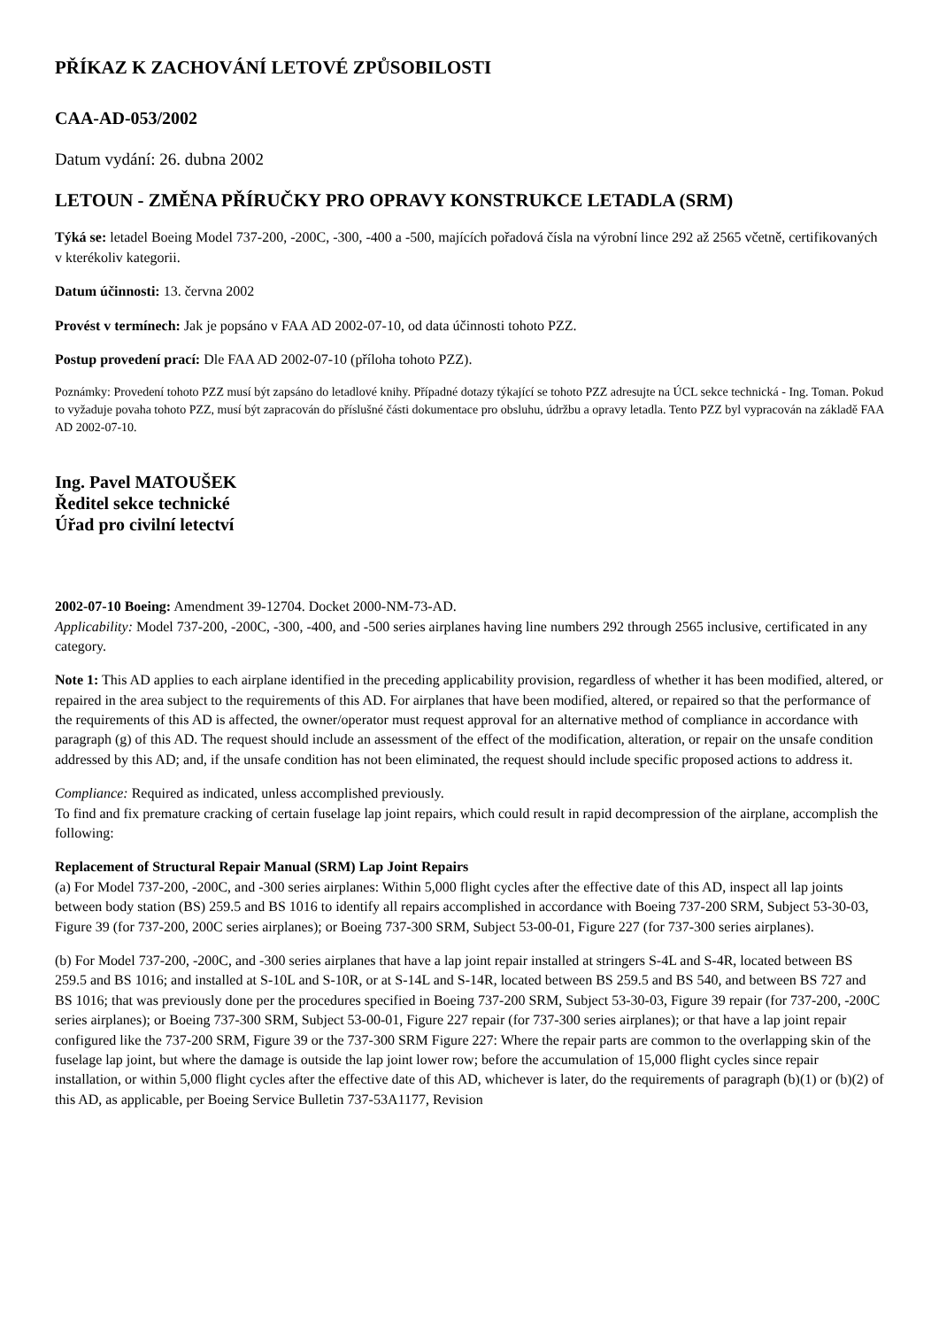PŘÍKAZ K ZACHOVÁNÍ LETOVÉ ZPŮSOBILOSTI
CAA-AD-053/2002
Datum vydání: 26. dubna 2002
LETOUN - ZMĚNA PŘÍRUČKY PRO OPRAVY KONSTRUKCE LETADLA (SRM)
Týká se: letadel Boeing Model 737-200, -200C, -300, -400 a -500, majících pořadová čísla na výrobní lince 292 až 2565 včetně, certifikovaných v kterékoliv kategorii.
Datum účinnosti: 13. června 2002
Provést v termínech: Jak je popsáno v FAA AD 2002-07-10, od data účinnosti tohoto PZZ.
Postup provedení prací: Dle FAA AD 2002-07-10 (příloha tohoto PZZ).
Poznámky: Provedení tohoto PZZ musí být zapsáno do letadlové knihy. Případné dotazy týkající se tohoto PZZ adresujte na ÚCL sekce technická - Ing. Toman. Pokud to vyžaduje povaha tohoto PZZ, musí být zapracován do příslušné části dokumentace pro obsluhu, údržbu a opravy letadla. Tento PZZ byl vypracován na základě FAA AD 2002-07-10.
Ing. Pavel MATOUŠEK
Ředitel sekce technické
Úřad pro civilní letectví
2002-07-10 Boeing: Amendment 39-12704. Docket 2000-NM-73-AD.
Applicability: Model 737-200, -200C, -300, -400, and -500 series airplanes having line numbers 292 through 2565 inclusive, certificated in any category.
Note 1: This AD applies to each airplane identified in the preceding applicability provision, regardless of whether it has been modified, altered, or repaired in the area subject to the requirements of this AD. For airplanes that have been modified, altered, or repaired so that the performance of the requirements of this AD is affected, the owner/operator must request approval for an alternative method of compliance in accordance with paragraph (g) of this AD. The request should include an assessment of the effect of the modification, alteration, or repair on the unsafe condition addressed by this AD; and, if the unsafe condition has not been eliminated, the request should include specific proposed actions to address it.
Compliance: Required as indicated, unless accomplished previously.
To find and fix premature cracking of certain fuselage lap joint repairs, which could result in rapid decompression of the airplane, accomplish the following:
Replacement of Structural Repair Manual (SRM) Lap Joint Repairs
(a) For Model 737-200, -200C, and -300 series airplanes: Within 5,000 flight cycles after the effective date of this AD, inspect all lap joints between body station (BS) 259.5 and BS 1016 to identify all repairs accomplished in accordance with Boeing 737-200 SRM, Subject 53-30-03, Figure 39 (for 737-200, 200C series airplanes); or Boeing 737-300 SRM, Subject 53-00-01, Figure 227 (for 737-300 series airplanes).
(b) For Model 737-200, -200C, and -300 series airplanes that have a lap joint repair installed at stringers S-4L and S-4R, located between BS 259.5 and BS 1016; and installed at S-10L and S-10R, or at S-14L and S-14R, located between BS 259.5 and BS 540, and between BS 727 and BS 1016; that was previously done per the procedures specified in Boeing 737-200 SRM, Subject 53-30-03, Figure 39 repair (for 737-200, -200C series airplanes); or Boeing 737-300 SRM, Subject 53-00-01, Figure 227 repair (for 737-300 series airplanes); or that have a lap joint repair configured like the 737-200 SRM, Figure 39 or the 737-300 SRM Figure 227: Where the repair parts are common to the overlapping skin of the fuselage lap joint, but where the damage is outside the lap joint lower row; before the accumulation of 15,000 flight cycles since repair installation, or within 5,000 flight cycles after the effective date of this AD, whichever is later, do the requirements of paragraph (b)(1) or (b)(2) of this AD, as applicable, per Boeing Service Bulletin 737-53A1177, Revision